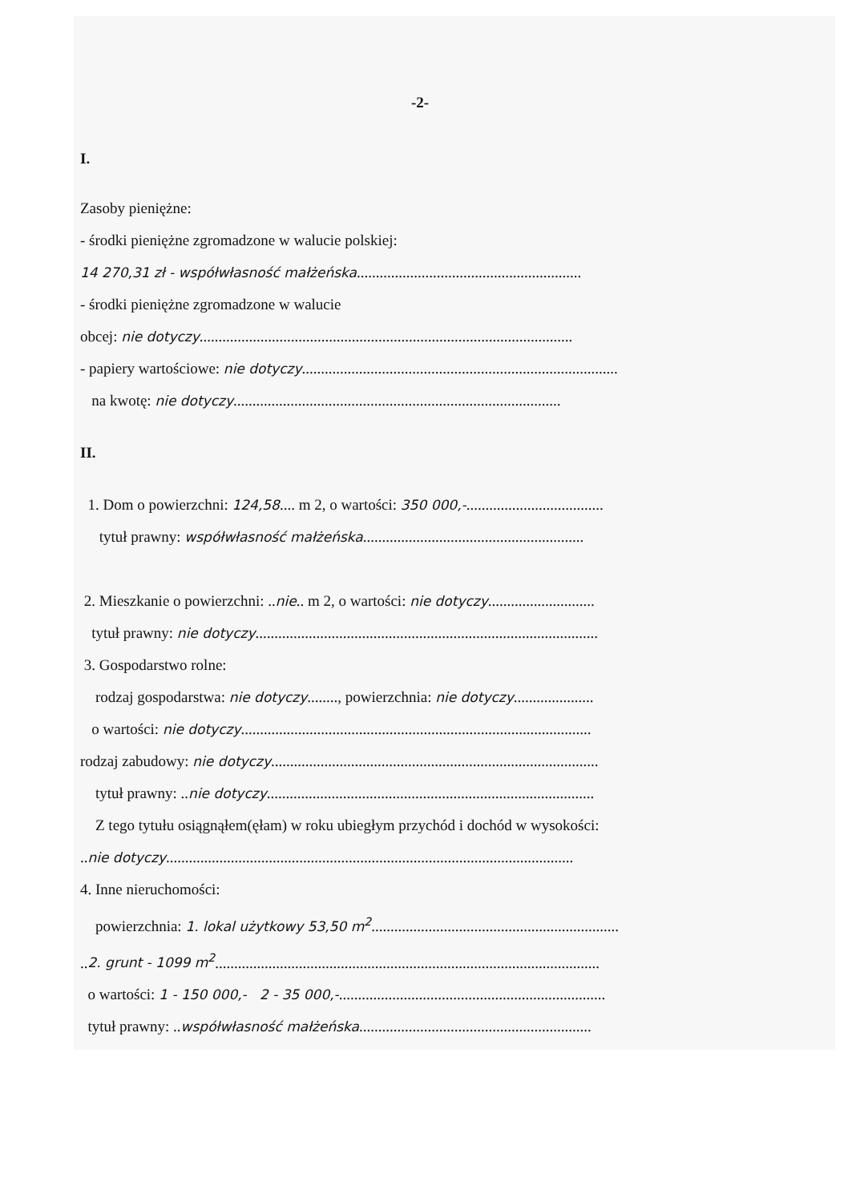-2-
I.
Zasoby pieniężne:
- środki pieniężne zgromadzone w walucie polskiej:
14 270,31 zł - współwłasność małżeńska...........................................................
- środki pieniężne zgromadzone w walucie
obcej: nie dotyczy..................................................................................................
- papiery wartościowe: nie dotyczy...................................................................................
na kwotę: nie dotyczy......................................................................................
II.
1. Dom o powierzchni: 124,58.... m 2, o wartości: 350 000,-....................................
tytuł prawny: współwłasność małżeńska..........................................................
2. Mieszkanie o powierzchni: ..nie.. m 2, o wartości: nie dotyczy............................
tytuł prawny: nie dotyczy..........................................................................................
3. Gospodarstwo rolne:
rodzaj gospodarstwa: nie dotyczy........, powierzchnia: nie dotyczy.....................
o wartości: nie dotyczy............................................................................................
rodzaj zabudowy: nie dotyczy......................................................................................
tytuł prawny: ..nie dotyczy......................................................................................
Z tego tytułu osiągnąłem(ęłam) w roku ubiegłym przychód i dochód w wysokości:
..nie dotyczy...........................................................................................................
4. Inne nieruchomości:
powierzchnia: 1. lokal użytkowy 53,50 m<sup>2</sup>.................................................................
..2. grunt - 1099 m<sup>2</sup>.....................................................................................................
o wartości: 1 - 150 000,- 2 - 35 000,-......................................................................
tytuł prawny: ..współwłasność małżeńska.............................................................